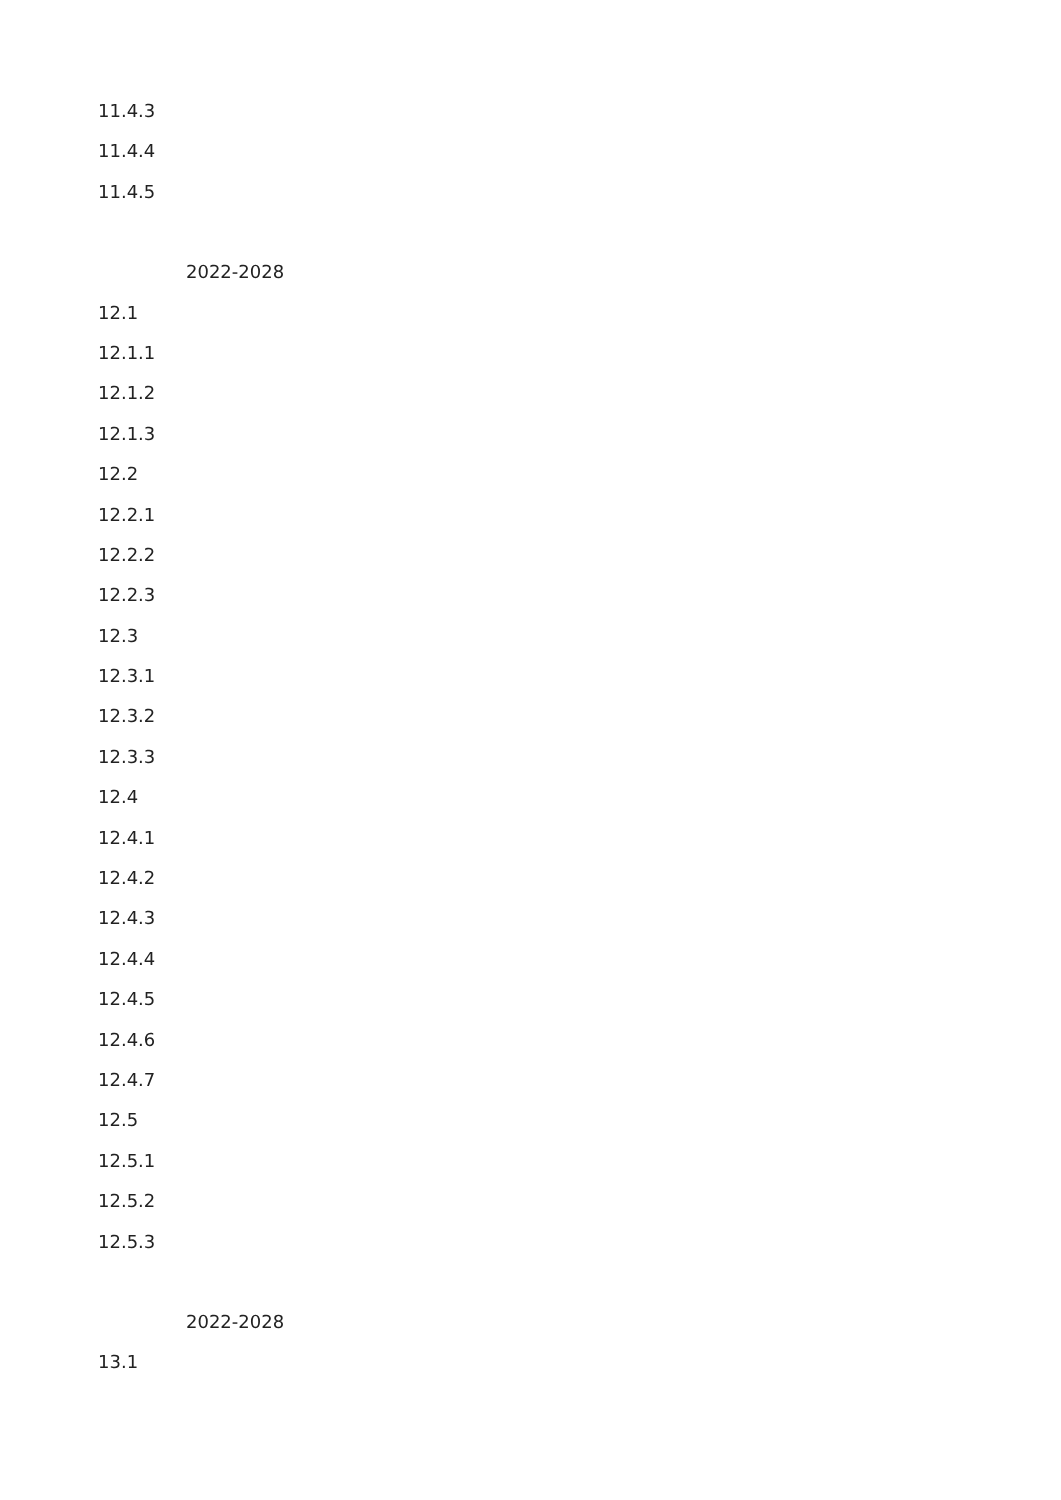11.4.3
11.4.4
11.4.5
2022-2028
12.1
12.1.1
12.1.2
12.1.3
12.2
12.2.1
12.2.2
12.2.3
12.3
12.3.1
12.3.2
12.3.3
12.4
12.4.1
12.4.2
12.4.3
12.4.4
12.4.5
12.4.6
12.4.7
12.5
12.5.1
12.5.2
12.5.3
2022-2028
13.1